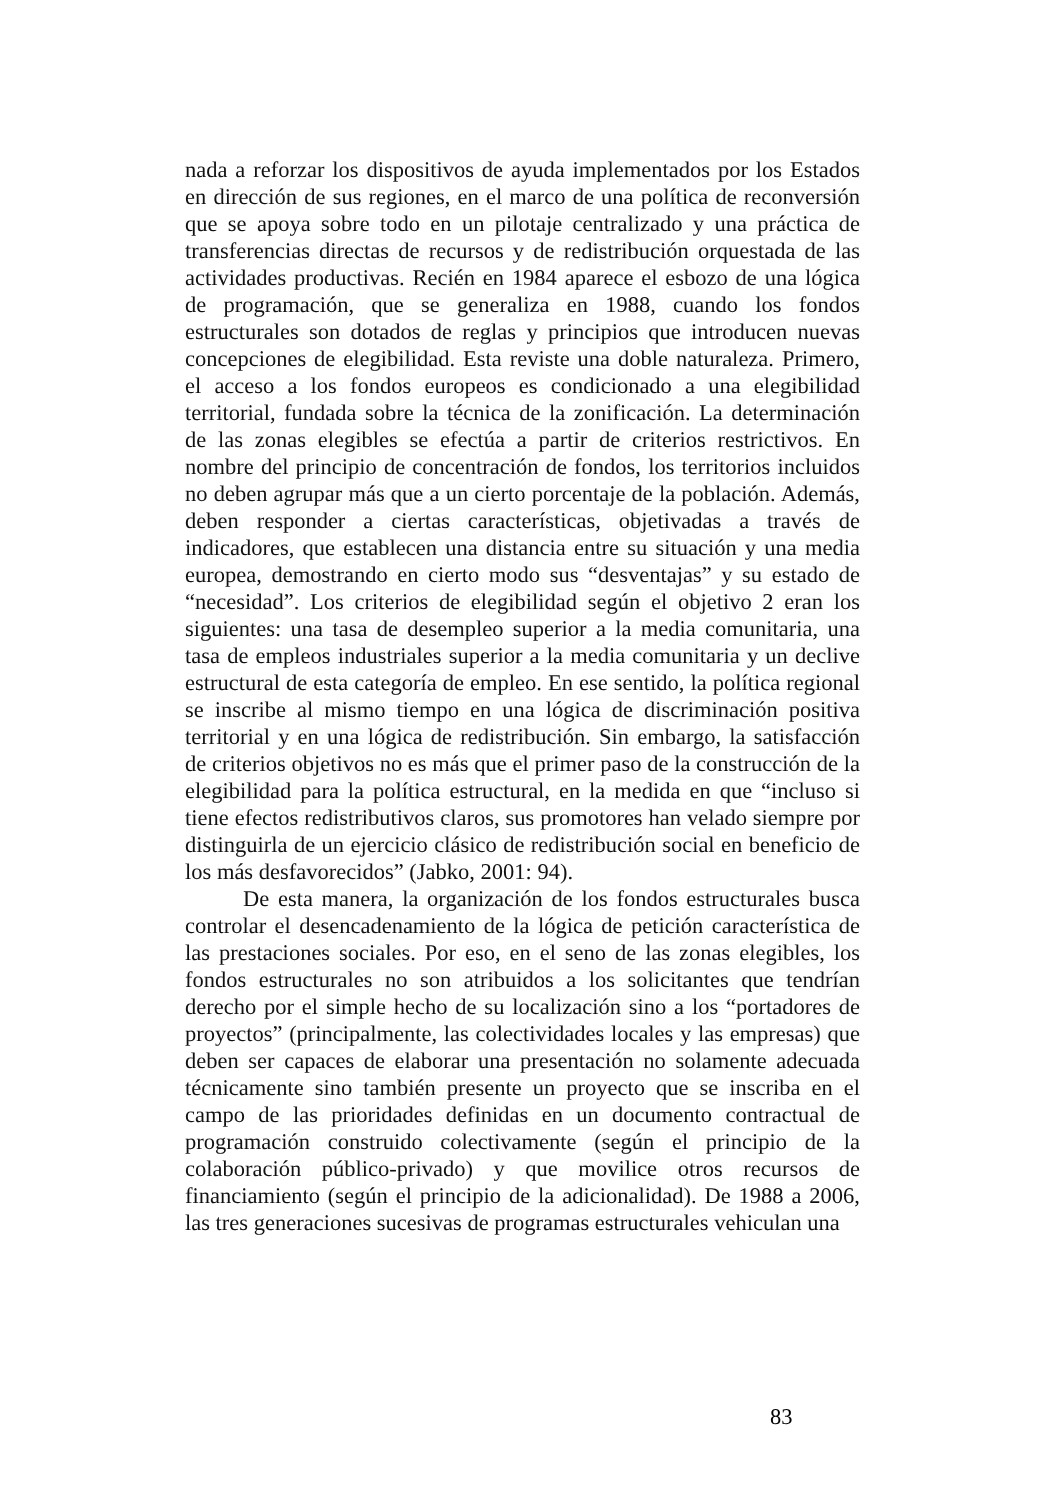nada a reforzar los dispositivos de ayuda implementados por los Estados en dirección de sus regiones, en el marco de una política de reconversión que se apoya sobre todo en un pilotaje centralizado y una práctica de transferencias directas de recursos y de redistribución orquestada de las actividades productivas. Recién en 1984 aparece el esbozo de una lógica de programación, que se generaliza en 1988, cuando los fondos estructurales son dotados de reglas y principios que introducen nuevas concepciones de elegibilidad. Esta reviste una doble naturaleza. Primero, el acceso a los fondos europeos es condicionado a una elegibilidad territorial, fundada sobre la técnica de la zonificación. La determinación de las zonas elegibles se efectúa a partir de criterios restrictivos. En nombre del principio de concentración de fondos, los territorios incluidos no deben agrupar más que a un cierto porcentaje de la población. Además, deben responder a ciertas características, objetivadas a través de indicadores, que establecen una distancia entre su situación y una media europea, demostrando en cierto modo sus “desventajas” y su estado de “necesidad”. Los criterios de elegibilidad según el objetivo 2 eran los siguientes: una tasa de desempleo superior a la media comunitaria, una tasa de empleos industriales superior a la media comunitaria y un declive estructural de esta categoría de empleo. En ese sentido, la política regional se inscribe al mismo tiempo en una lógica de discriminación positiva territorial y en una lógica de redistribución. Sin embargo, la satisfacción de criterios objetivos no es más que el primer paso de la construcción de la elegibilidad para la política estructural, en la medida en que “incluso si tiene efectos redistributivos claros, sus promotores han velado siempre por distinguirla de un ejercicio clásico de redistribución social en beneficio de los más desfavorecidos” (Jabko, 2001: 94).
De esta manera, la organización de los fondos estructurales busca controlar el desencadenamiento de la lógica de petición característica de las prestaciones sociales. Por eso, en el seno de las zonas elegibles, los fondos estructurales no son atribuidos a los solicitantes que tendrían derecho por el simple hecho de su localización sino a los “portadores de proyectos” (principalmente, las colectividades locales y las empresas) que deben ser capaces de elaborar una presentación no solamente adecuada técnicamente sino también presente un proyecto que se inscriba en el campo de las prioridades definidas en un documento contractual de programación construido colectivamente (según el principio de la colaboración público-privado) y que movilice otros recursos de financiamiento (según el principio de la adicionalidad). De 1988 a 2006, las tres generaciones sucesivas de programas estructurales vehiculan una
83